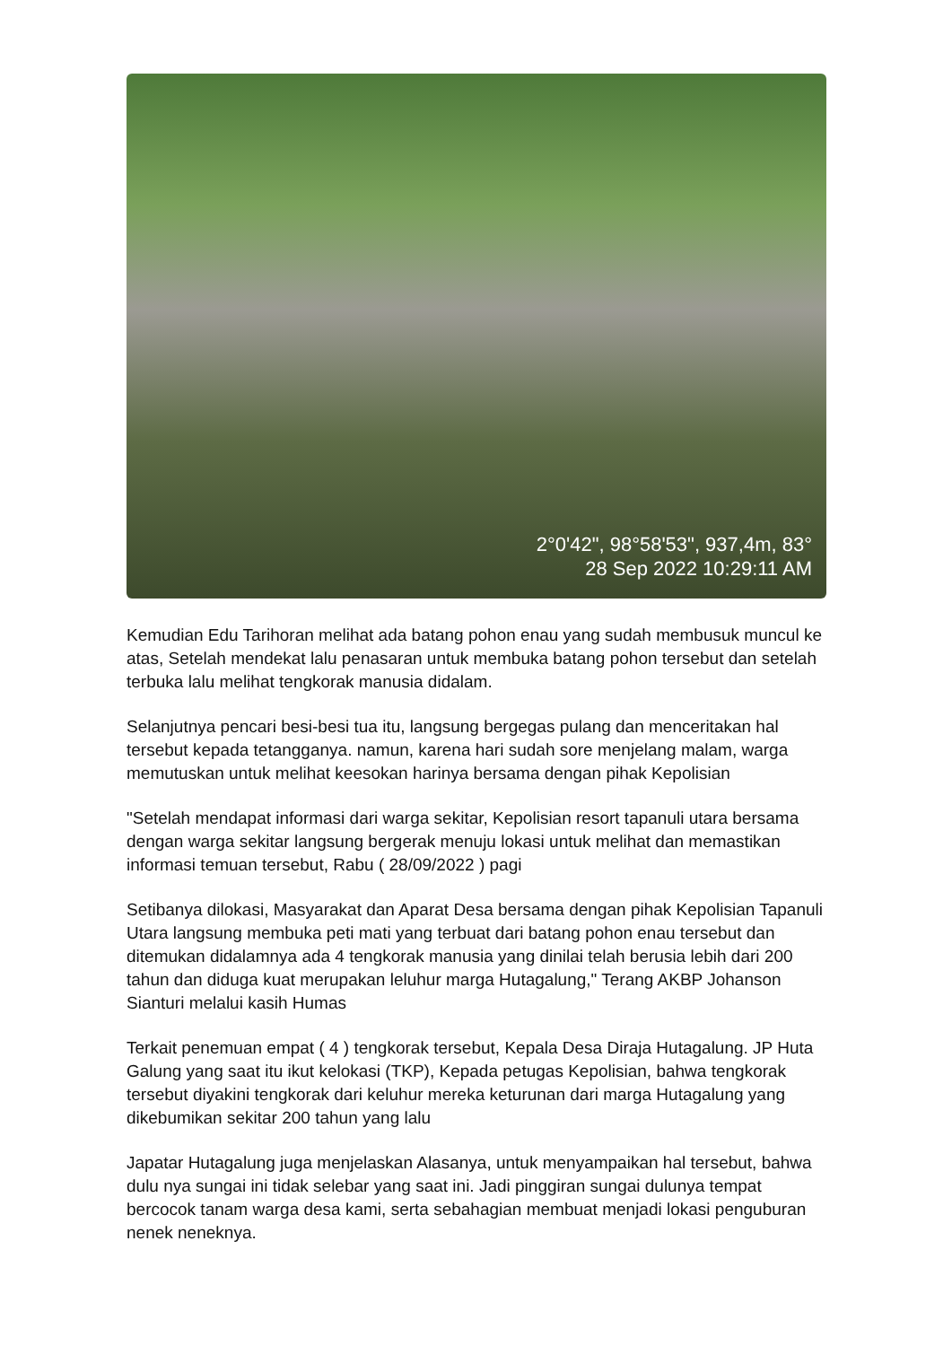2°0'42", 98°58'53", 937,4m, 83°
28 Sep 2022 10:29:11 AM
Kemudian Edu Tarihoran melihat ada batang pohon enau yang sudah membusuk muncul ke atas, Setelah mendekat lalu penasaran untuk membuka batang pohon tersebut dan setelah terbuka lalu melihat tengkorak manusia didalam.
Selanjutnya pencari besi-besi tua itu, langsung bergegas pulang dan menceritakan hal tersebut kepada tetangganya. namun, karena hari sudah sore menjelang malam, warga memutuskan untuk melihat keesokan harinya bersama dengan pihak Kepolisian
"Setelah mendapat informasi dari warga sekitar, Kepolisian resort tapanuli utara bersama dengan warga sekitar langsung bergerak menuju lokasi untuk melihat dan memastikan informasi temuan tersebut, Rabu ( 28/09/2022 ) pagi
Setibanya dilokasi, Masyarakat dan Aparat Desa bersama dengan pihak Kepolisian Tapanuli Utara langsung membuka peti mati yang terbuat dari batang pohon enau tersebut dan ditemukan didalamnya ada 4 tengkorak manusia yang dinilai telah berusia lebih dari 200 tahun dan diduga kuat merupakan leluhur marga Hutagalung," Terang AKBP Johanson Sianturi melalui kasih Humas
Terkait penemuan empat ( 4 ) tengkorak tersebut, Kepala Desa Diraja Hutagalung. JP Huta Galung yang saat itu ikut kelokasi (TKP), Kepada petugas Kepolisian, bahwa tengkorak tersebut diyakini tengkorak dari keluhur mereka keturunan dari marga Hutagalung yang dikebumikan sekitar 200 tahun yang lalu
Japatar Hutagalung juga menjelaskan Alasanya, untuk menyampaikan hal tersebut, bahwa dulu nya sungai ini tidak selebar yang saat ini. Jadi pinggiran sungai dulunya tempat bercocok tanam warga desa kami, serta sebahagian membuat menjadi lokasi penguburan nenek neneknya.